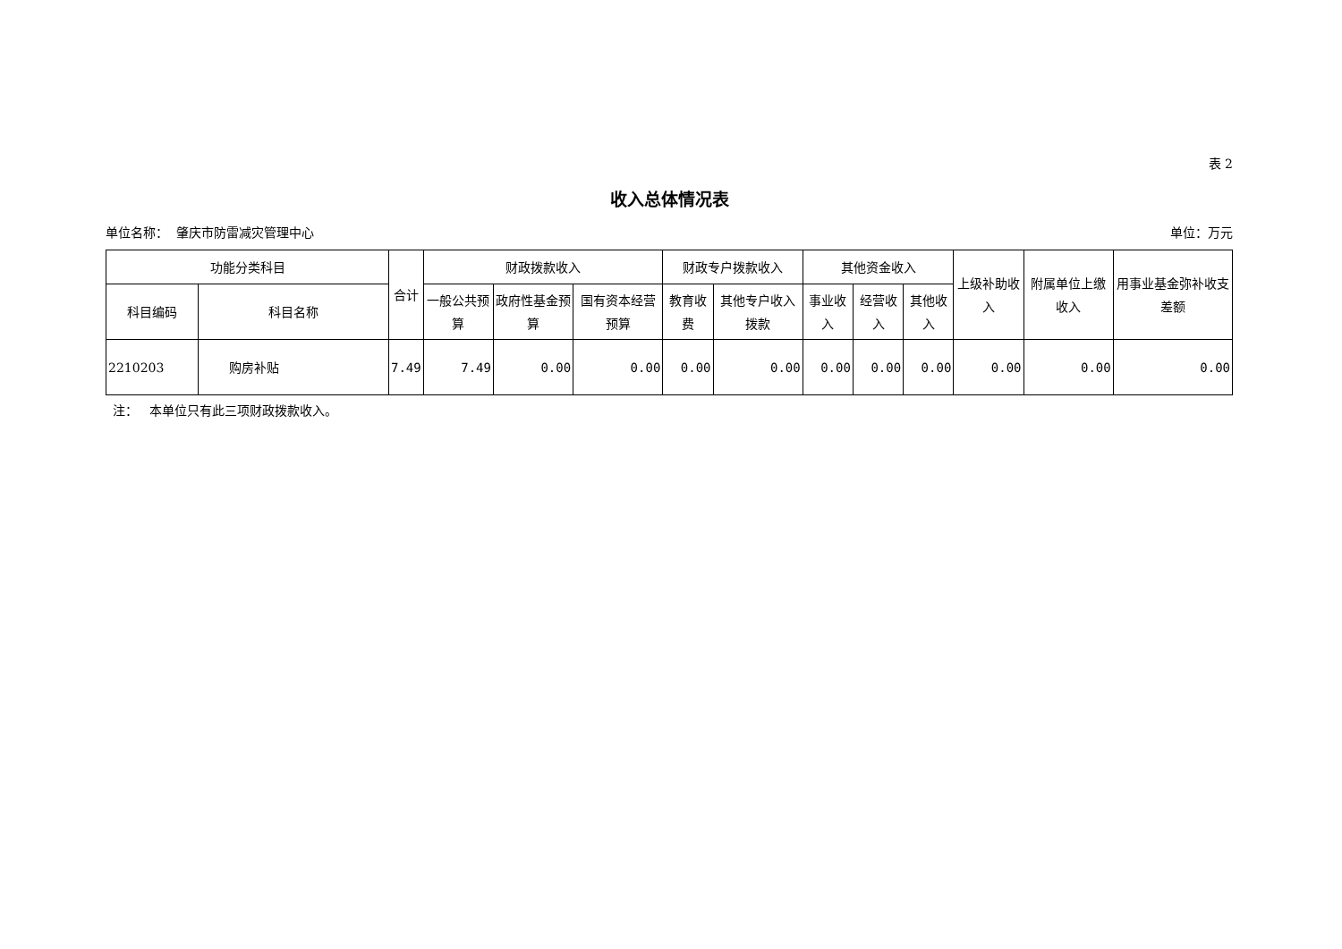表 2
收入总体情况表
单位名称： 肇庆市防雷减灾管理中心 单位：万元
| 功能分类科目 | | 合计 | 财政拨款收入 | | | 财政专户拨款收入 | | 其他资金收入 | | | 上级补助收入 | 附属单位上缴收入 | 用事业基金弥补收支差额 |
| --- | --- | --- | --- | --- | --- | --- | --- | --- | --- | --- | --- | --- | --- |
| 科目编码 | 科目名称 | | 一般公共预算 | 政府性基金预算 | 国有资本经营预算 | 教育收费 | 其他专户收入拨款 | 事业收入 | 经营收入 | 其他收入 | | | |
| 2210203 | 购房补贴 | 7.49 | 7.49 | 0.00 | 0.00 | 0.00 | 0.00 | 0.00 | 0.00 | 0.00 | 0.00 | 0.00 | 0.00 |
注： 本单位只有此三项财政拨款收入。